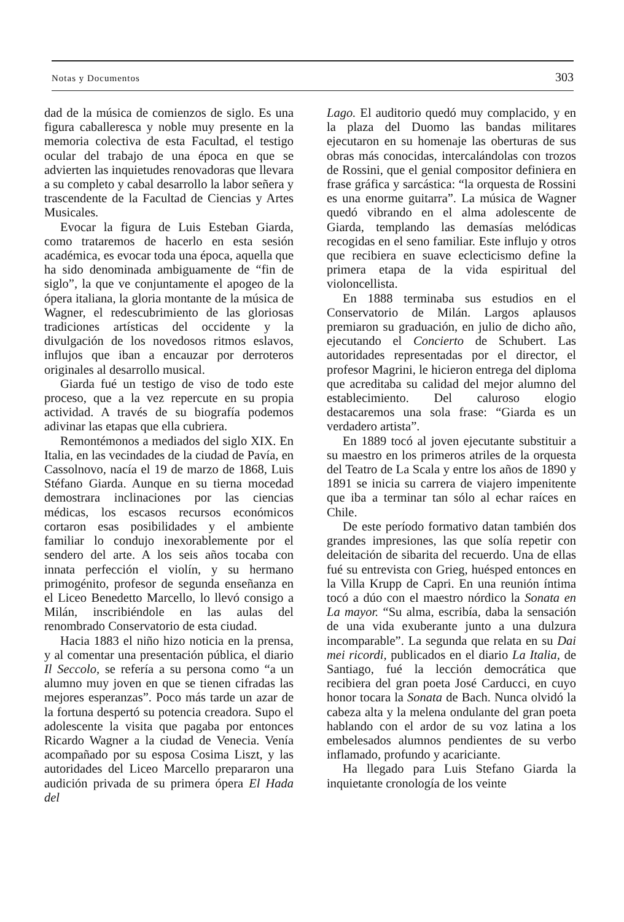Notas y Documentos 303
dad de la música de comienzos de siglo. Es una figura caballeresca y noble muy presente en la memoria colectiva de esta Facultad, el testigo ocular del trabajo de una época en que se advierten las inquietudes renovadoras que llevara a su completo y cabal desarrollo la labor señera y trascendente de la Facultad de Ciencias y Artes Musicales.
Evocar la figura de Luis Esteban Giarda, como trataremos de hacerlo en esta sesión académica, es evocar toda una época, aquella que ha sido denominada ambiguamente de “fin de siglo”, la que ve conjuntamente el apogeo de la ópera italiana, la gloria montante de la música de Wagner, el redescubrimiento de las gloriosas tradiciones artísticas del occidente y la divulgación de los novedosos ritmos eslavos, influjos que iban a encauzar por derroteros originales al desarrollo musical.
Giarda fué un testigo de viso de todo este proceso, que a la vez repercute en su propia actividad. A través de su biografía podemos adivinar las etapas que ella cubriera.
Remontémonos a mediados del siglo XIX. En Italia, en las vecindades de la ciudad de Pavía, en Cassolnovo, nacía el 19 de marzo de 1868, Luis Stéfano Giarda. Aunque en su tierna mocedad demostrara inclinaciones por las ciencias médicas, los escasos recursos económicos cortaron esas posibilidades y el ambiente familiar lo condujo inexorablemente por el sendero del arte. A los seis años tocaba con innata perfección el violín, y su hermano primogénito, profesor de segunda enseñanza en el Liceo Benedetto Marcello, lo llevó consigo a Milán, inscribiéndole en las aulas del renombrado Conservatorio de esta ciudad.
Hacia 1883 el niño hizo noticia en la prensa, y al comentar una presentación pública, el diario Il Seccolo, se refería a su persona como “a un alumno muy joven en que se tienen cifradas las mejores esperanzas”. Poco más tarde un azar de la fortuna despertó su potencia creadora. Supo el adolescente la visita que pagaba por entonces Ricardo Wagner a la ciudad de Venecia. Venía acompañado por su esposa Cosima Liszt, y las autoridades del Liceo Marcello prepararon una audición privada de su primera ópera El Hada del
Lago. El auditorio quedó muy complacido, y en la plaza del Duomo las bandas militares ejecutaron en su homenaje las oberturas de sus obras más conocidas, intercalándolas con trozos de Rossini, que el genial compositor definiera en frase gráfica y sarcástica: “la orquesta de Rossini es una enorme guitarra”. La música de Wagner quedó vibrando en el alma adolescente de Giarda, templando las demasías melódicas recogidas en el seno familiar. Este influjo y otros que recibiera en suave eclecticismo define la primera etapa de la vida espiritual del violoncellista.
En 1888 terminaba sus estudios en el Conservatorio de Milán. Largos aplausos premiaron su graduación, en julio de dicho año, ejecutando el Concierto de Schubert. Las autoridades representadas por el director, el profesor Magrini, le hicieron entrega del diploma que acreditaba su calidad del mejor alumno del establecimiento. Del caluroso elogio destacaremos una sola frase: “Giarda es un verdadero artista”.
En 1889 tocó al joven ejecutante substituir a su maestro en los primeros atriles de la orquesta del Teatro de La Scala y entre los años de 1890 y 1891 se inicia su carrera de viajero impenitente que iba a terminar tan sólo al echar raíces en Chile.
De este período formativo datan también dos grandes impresiones, las que solía repetir con deleitación de sibarita del recuerdo. Una de ellas fué su entrevista con Grieg, huésped entonces en la Villa Krupp de Capri. En una reunión íntima tocó a dúo con el maestro nórdico la Sonata en La mayor. “Su alma, escribía, daba la sensación de una vida exuberante junto a una dulzura incomparable”. La segunda que relata en su Dai mei ricordi, publicados en el diario La Italia, de Santiago, fué la lección democrática que recibiera del gran poeta José Carducci, en cuyo honor tocara la Sonata de Bach. Nunca olvidó la cabeza alta y la melena ondulante del gran poeta hablando con el ardor de su voz latina a los embelesados alumnos pendientes de su verbo inflamado, profundo y acariciante.
Ha llegado para Luis Stefano Giarda la inquietante cronología de los veinte